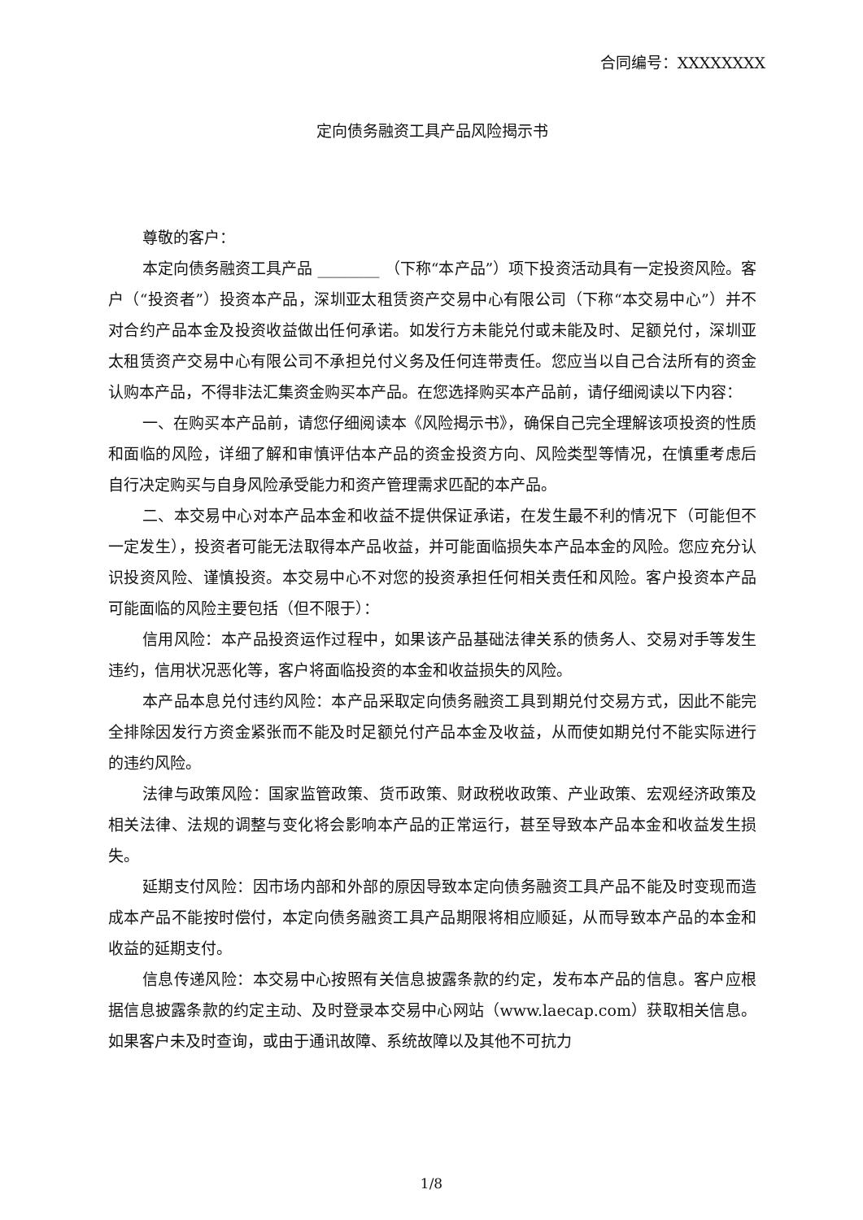合同编号：XXXXXXXX
定向债务融资工具产品风险揭示书
尊敬的客户：
本定向债务融资工具产品 ________ （下称“本产品”）项下投资活动具有一定投资风险。客户（“投资者”）投资本产品，深圳亚太租赁资产交易中心有限公司（下称“本交易中心”）并不对合约产品本金及投资收益做出任何承诺。如发行方未能兑付或未能及时、足额兑付，深圳亚太租赁资产交易中心有限公司不承担兑付义务及任何连带责任。您应当以自己合法所有的资金认购本产品，不得非法汇集资金购买本产品。在您选择购买本产品前，请仔细阅读以下内容：
一、在购买本产品前，请您仔细阅读本《风险揭示书》，确保自己完全理解该项投资的性质和面临的风险，详细了解和审慎评估本产品的资金投资方向、风险类型等情况，在慎重考虑后自行决定购买与自身风险承受能力和资产管理需求匹配的本产品。
二、本交易中心对本产品本金和收益不提供保证承诺，在发生最不利的情况下（可能但不一定发生），投资者可能无法取得本产品收益，并可能面临损失本产品本金的风险。您应充分认识投资风险、谨慎投资。本交易中心不对您的投资承担任何相关责任和风险。客户投资本产品可能面临的风险主要包括（但不限于）：
信用风险：本产品投资运作过程中，如果该产品基础法律关系的债务人、交易对手等发生违约，信用状况恶化等，客户将面临投资的本金和收益损失的风险。
本产品本息兑付违约风险：本产品采取定向债务融资工具到期兑付交易方式，因此不能完全排除因发行方资金紧张而不能及时足额兑付产品本金及收益，从而使如期兑付不能实际进行的违约风险。
法律与政策风险：国家监管政策、货币政策、财政税收政策、产业政策、宏观经济政策及相关法律、法规的调整与变化将会影响本产品的正常运行，甚至导致本产品本金和收益发生损失。
延期支付风险：因市场内部和外部的原因导致本定向债务融资工具产品不能及时变现而造成本产品不能按时偿付，本定向债务融资工具产品期限将相应顺延，从而导致本产品的本金和收益的延期支付。
信息传递风险：本交易中心按照有关信息披露条款的约定，发布本产品的信息。客户应根据信息披露条款的约定主动、及时登录本交易中心网站（www.laecap.com）获取相关信息。如果客户未及时查询，或由于通讯故障、系统故障以及其他不可抗力
1/8